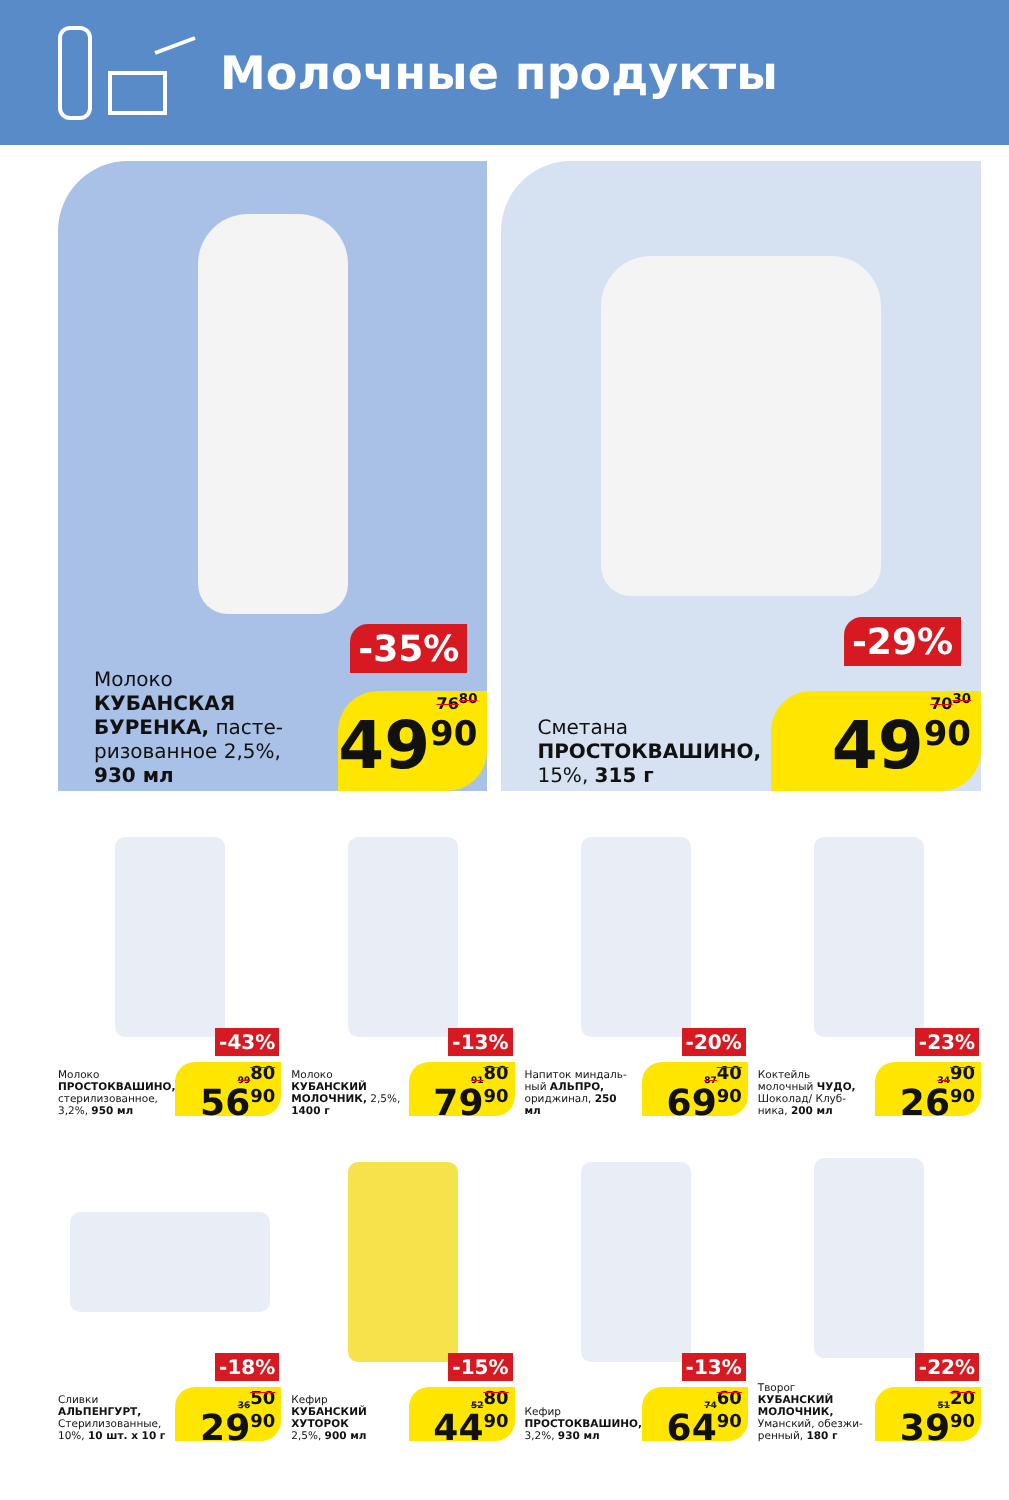Молочные продукты
-35%
Молоко
КУБАНСКАЯ БУРЕНКА, пасте-ризованное 2,5%,
930 мл
76<sup>80</sup>
49<sup>90</sup>
-29%
Сметана
ПРОСТОКВАШИНО,
15%, 315 г
70<sup>30</sup>
49<sup>90</sup>
-43%
Молоко
ПРОСТОКВАШИНО,
стерилизованное, 3,2%, 950 мл
99<sup>80</sup>
56<sup>90</sup>
-13%
Молоко
КУБАНСКИЙ МОЛОЧНИК, 2,5%, 1400 г
91<sup>80</sup>
79<sup>90</sup>
-20%
Напиток миндаль-ный АЛЬПРО, ориджинал, 250 мл
87<sup>40</sup>
69<sup>90</sup>
-23%
Коктейль молочный ЧУДО, Шоколад/ Клуб-ника, 200 мл
34<sup>90</sup>
26<sup>90</sup>
-18%
Сливки
АЛЬПЕНГУРТ,
Стерилизованные, 10%, 10 шт. x 10 г
36<sup>50</sup>
29<sup>90</sup>
-15%
Кефир
КУБАНСКИЙ ХУТОРОК
2,5%, 900 мл
52<sup>80</sup>
44<sup>90</sup>
-13%
Кефир
ПРОСТОКВАШИНО,
3,2%, 930 мл
74<sup>60</sup>
64<sup>90</sup>
-22%
Творог
КУБАНСКИЙ МОЛОЧНИК,
Уманский, обезжи-ренный, 180 г
51<sup>20</sup>
39<sup>90</sup>